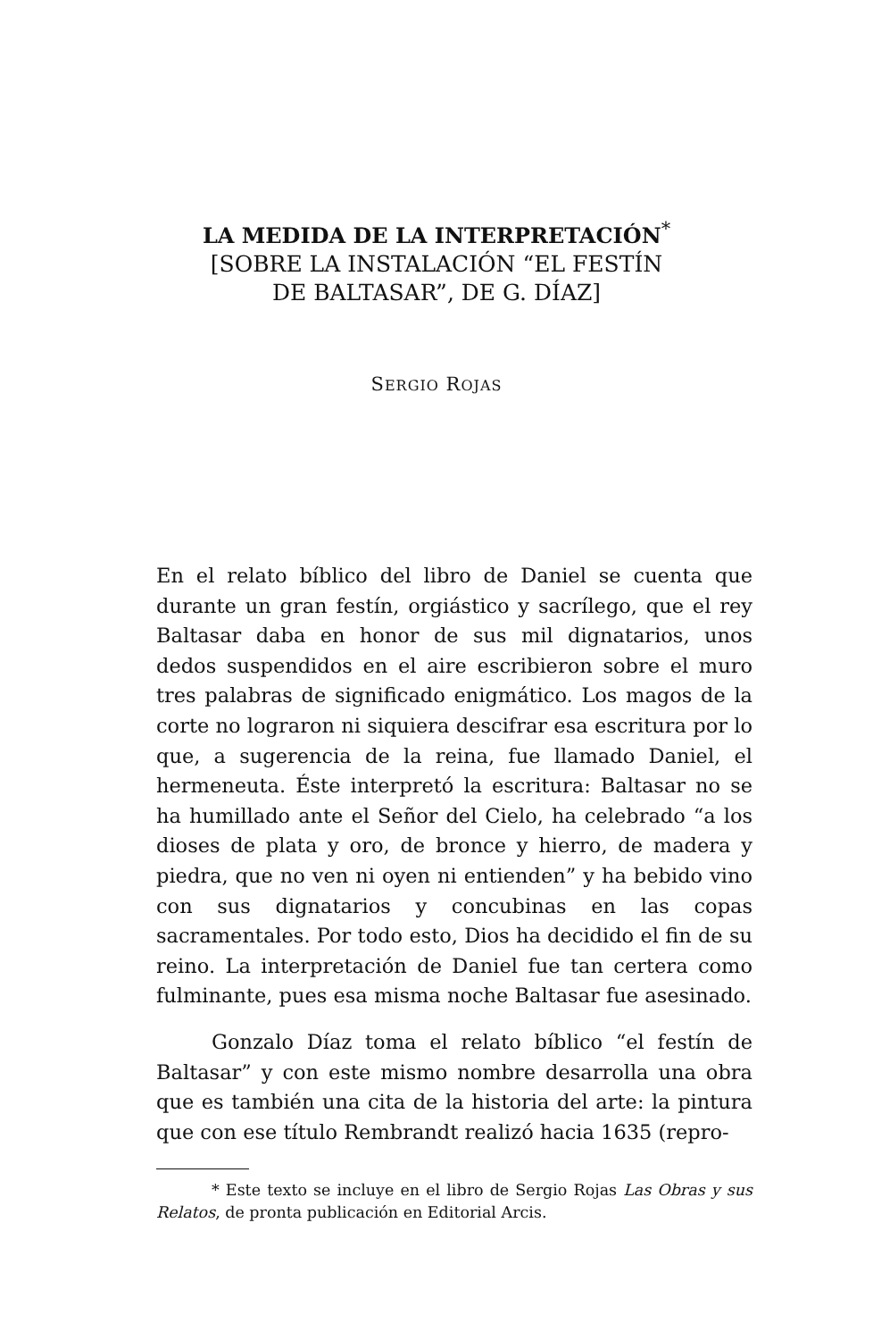LA MEDIDA DE LA INTERPRETACIÓN<sup>*</sup>
[SOBRE LA INSTALACIÓN “EL FESTÍN
DE BALTASAR”, DE G. DÍAZ]
SERGIO ROJAS
En el relato bíblico del libro de Daniel se cuenta que durante un gran festín, orgiástico y sacrílego, que el rey Baltasar daba en honor de sus mil dignatarios, unos dedos suspendidos en el aire escribieron sobre el muro tres palabras de significado enigmático. Los magos de la corte no lograron ni siquiera descifrar esa escritura por lo que, a sugerencia de la reina, fue llamado Daniel, el hermeneuta. Éste interpretó la escritura: Baltasar no se ha humillado ante el Señor del Cielo, ha celebrado “a los dioses de plata y oro, de bronce y hierro, de madera y piedra, que no ven ni oyen ni entienden” y ha bebido vino con sus dignatarios y concubinas en las copas sacramentales. Por todo esto, Dios ha decidido el fin de su reino. La interpretación de Daniel fue tan certera como fulminante, pues esa misma noche Baltasar fue asesinado.
Gonzalo Díaz toma el relato bíblico “el festín de Baltasar” y con este mismo nombre desarrolla una obra que es también una cita de la historia del arte: la pintura que con ese título Rembrandt realizó hacia 1635 (repro-
* Este texto se incluye en el libro de Sergio Rojas Las Obras y sus Relatos, de pronta publicación en Editorial Arcis.